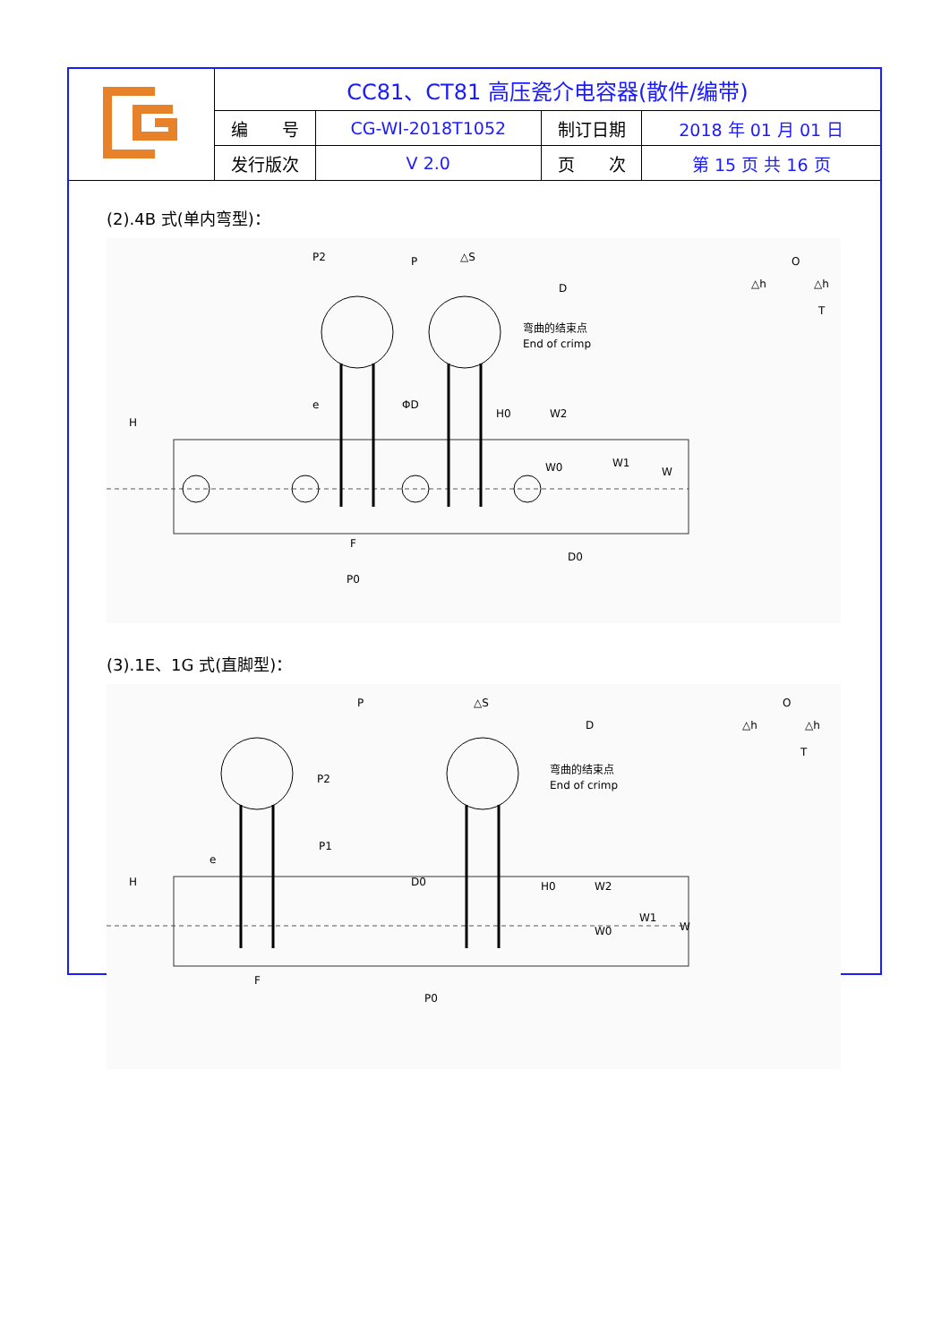| | CC81、CT81 高压瓷介电容器(散件/编带) | | | |
| | 编 号 | CG-WI-2018T1052 | 制订日期 | 2018 年 01 月 01 日 |
| | 发行版次 | V 2.0 | 页 次 | 第 15 页 共 16 页 |
(2).4B 式(单内弯型)：
P2
P
△S
D
弯曲的结束点
End of crimp
H
e
ΦD
H0
W2
W0
W1
W
F
D0
P0
O
△h
△h
T
(3).1E、1G 式(直脚型)：
P
△S
D
P2
P1
弯曲的结束点
End of crimp
H
e
D0
H0
W2
W0
W1
W
F
P0
O
△h
△h
T